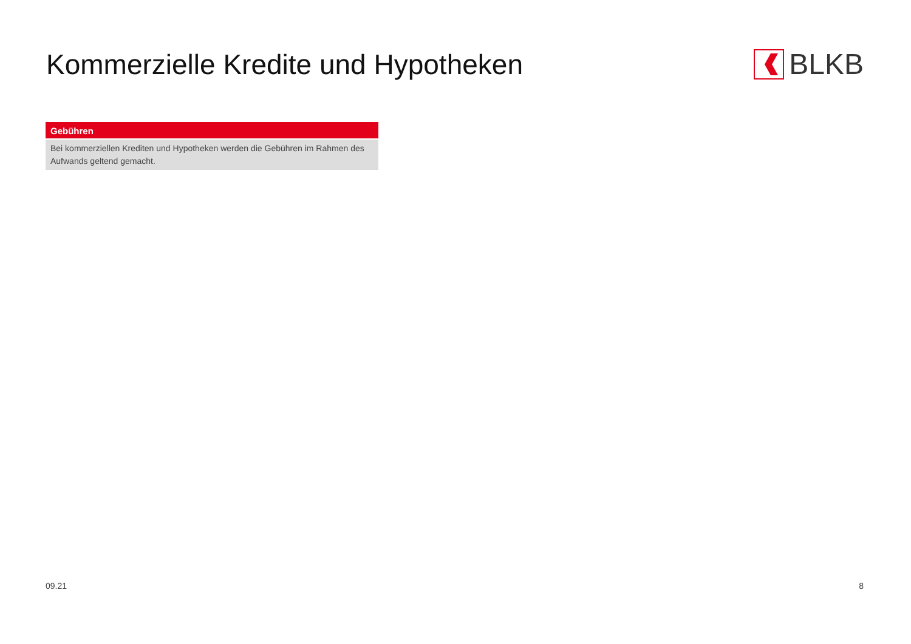Kommerzielle Kredite und Hypotheken
BLKB
| Gebühren |
| --- |
| Bei kommerziellen Krediten und Hypotheken werden die Gebühren im Rahmen des Aufwands geltend gemacht. |
09.21 8